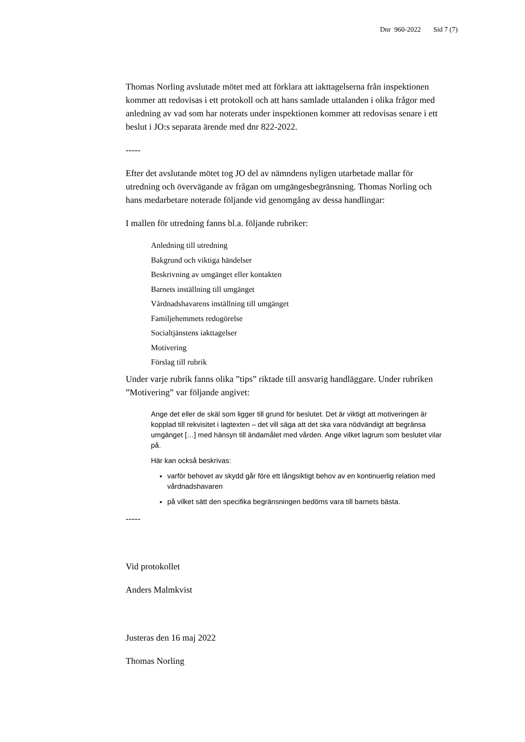Dnr 960-2022 Sid 7 (7)
Thomas Norling avslutade mötet med att förklara att iakttagelserna från inspektionen kommer att redovisas i ett protokoll och att hans samlade uttalanden i olika frågor med anledning av vad som har noterats under inspektionen kommer att redovisas senare i ett beslut i JO:s separata ärende med dnr 822-2022.
-----
Efter det avslutande mötet tog JO del av nämndens nyligen utarbetade mallar för utredning och övervägande av frågan om umgängesbegränsning. Thomas Norling och hans medarbetare noterade följande vid genomgång av dessa handlingar:
I mallen för utredning fanns bl.a. följande rubriker:
Anledning till utredning
Bakgrund och viktiga händelser
Beskrivning av umgänget eller kontakten
Barnets inställning till umgänget
Vårdnadshavarens inställning till umgänget
Familjehemmets redogörelse
Socialtjänstens iakttagelser
Motivering
Förslag till rubrik
Under varje rubrik fanns olika ”tips” riktade till ansvarig handläggare. Under rubriken ”Motivering” var följande angivet:
Ange det eller de skäl som ligger till grund för beslutet. Det är viktigt att motiveringen är kopplad till rekvisitet i lagtexten – det vill säga att det ska vara nödvändigt att begränsa umgänget […] med hänsyn till ändamålet med vården. Ange vilket lagrum som beslutet vilar på.
Här kan också beskrivas:
varför behovet av skydd går före ett långsiktigt behov av en kontinuerlig relation med vårdnadshavaren
på vilket sätt den specifika begränsningen bedöms vara till barnets bästa.
-----
Vid protokollet
Anders Malmkvist
Justeras den 16 maj 2022
Thomas Norling